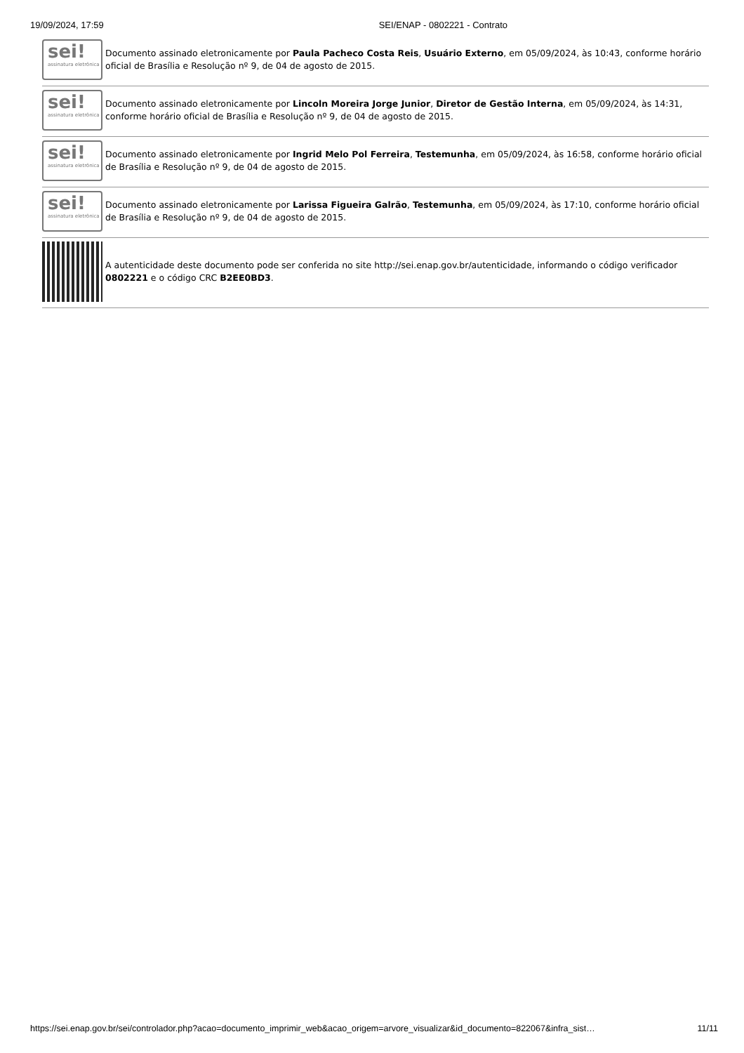19/09/2024, 17:59 SEI/ENAP - 0802221 - Contrato
sei!
assinatura eletrônica
Documento assinado eletronicamente por Paula Pacheco Costa Reis, Usuário Externo, em 05/09/2024, às 10:43, conforme horário oficial de Brasília e Resolução nº 9, de 04 de agosto de 2015.
sei!
assinatura eletrônica
Documento assinado eletronicamente por Lincoln Moreira Jorge Junior, Diretor de Gestão Interna, em 05/09/2024, às 14:31, conforme horário oficial de Brasília e Resolução nº 9, de 04 de agosto de 2015.
sei!
assinatura eletrônica
Documento assinado eletronicamente por Ingrid Melo Pol Ferreira, Testemunha, em 05/09/2024, às 16:58, conforme horário oficial de Brasília e Resolução nº 9, de 04 de agosto de 2015.
sei!
assinatura eletrônica
Documento assinado eletronicamente por Larissa Figueira Galrão, Testemunha, em 05/09/2024, às 17:10, conforme horário oficial de Brasília e Resolução nº 9, de 04 de agosto de 2015.
A autenticidade deste documento pode ser conferida no site http://sei.enap.gov.br/autenticidade, informando o código verificador 0802221 e o código CRC B2EE0BD3.
https://sei.enap.gov.br/sei/controlador.php?acao=documento_imprimir_web&acao_origem=arvore_visualizar&id_documento=822067&infra_sist… 11/11